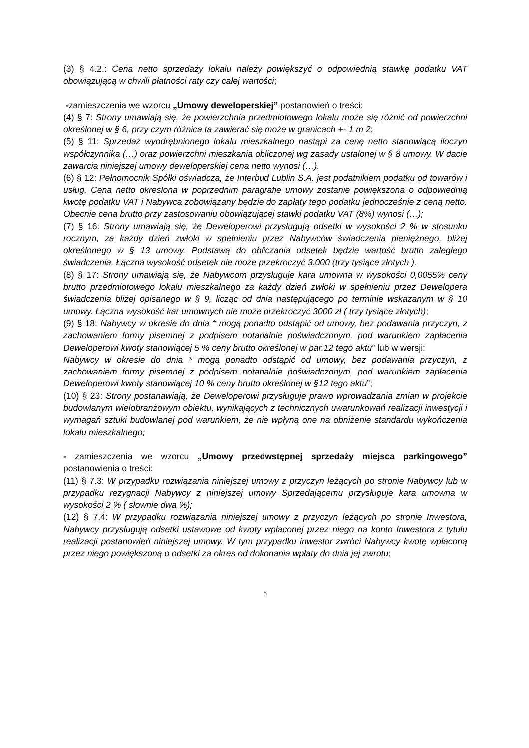(3) § 4.2.: Cena netto sprzedaży lokalu należy powiększyć o odpowiednią stawkę podatku VAT obowiązującą w chwili płatności raty czy całej wartości;
-zamieszczenia we wzorcu „Umowy deweloperskiej” postanowień o treści:
(4) § 7: Strony umawiają się, że powierzchnia przedmiotowego lokalu może się różnić od powierzchni określonej w § 6, przy czym różnica ta zawierać się może w granicach +- 1 m 2;
(5) § 11: Sprzedaż wyodrębnionego lokalu mieszkalnego nastąpi za cenę netto stanowiącą iloczyn współczynnika (…) oraz powierzchni mieszkania obliczonej wg zasady ustalonej w § 8 umowy. W dacie zawarcia niniejszej umowy deweloperskiej cena netto wynosi (…).
(6) § 12: Pełnomocnik Spółki oświadcza, że Interbud Lublin S.A. jest podatnikiem podatku od towarów i usług. Cena netto określona w poprzednim paragrafie umowy zostanie powiększona o odpowiednią kwotę podatku VAT i Nabywca zobowiązany będzie do zapłaty tego podatku jednocześnie z ceną netto. Obecnie cena brutto przy zastosowaniu obowiązującej stawki podatku VAT (8%) wynosi (…);
(7) § 16: Strony umawiają się, że Deweloperowi przysługują odsetki w wysokości 2 % w stosunku rocznym, za każdy dzień zwłoki w spełnieniu przez Nabywców świadczenia pieniężnego, bliżej określonego w § 13 umowy. Podstawą do obliczania odsetek będzie wartość brutto zaległego świadczenia. Łączna wysokość odsetek nie może przekroczyć 3.000 (trzy tysiące złotych ).
(8) § 17: Strony umawiają się, że Nabywcom przysługuje kara umowna w wysokości 0,0055% ceny brutto przedmiotowego lokalu mieszkalnego za każdy dzień zwłoki w spełnieniu przez Dewelopera świadczenia bliżej opisanego w § 9, licząc od dnia następującego po terminie wskazanym w § 10 umowy. Łączna wysokość kar umownych nie może przekroczyć 3000 zł ( trzy tysiące złotych);
(9) § 18: Nabywcy w okresie do dnia * mogą ponadto odstąpić od umowy, bez podawania przyczyn, z zachowaniem formy pisemnej z podpisem notarialnie poświadczonym, pod warunkiem zapłacenia Deweloperowi kwoty stanowiącej 5 % ceny brutto określonej w par.12 tego aktu” lub w wersji:
Nabywcy w okresie do dnia * mogą ponadto odstąpić od umowy, bez podawania przyczyn, z zachowaniem formy pisemnej z podpisem notarialnie poświadczonym, pod warunkiem zapłacenia Deweloperowi kwoty stanowiącej 10 % ceny brutto określonej w §12 tego aktu”;
(10) § 23: Strony postanawiają, że Deweloperowi przysługuje prawo wprowadzania zmian w projekcie budowlanym wielobranżowym obiektu, wynikających z technicznych uwarunkowań realizacji inwestycji i wymagań sztuki budowlanej pod warunkiem, że nie wpłyną one na obniżenie standardu wykończenia lokalu mieszkalnego;
- zamieszczenia we wzorcu „Umowy przedwstępnej sprzedaży miejsca parkingowego” postanowienia o treści:
(11) § 7.3: W przypadku rozwiązania niniejszej umowy z przyczyn leżących po stronie Nabywcy lub w przypadku rezygnacji Nabywcy z niniejszej umowy Sprzedającemu przysługuje kara umowna w wysokości 2 % ( słownie dwa %);
(12) § 7.4: W przypadku rozwiązania niniejszej umowy z przyczyn leżących po stronie Inwestora, Nabywcy przysługują odsetki ustawowe od kwoty wpłaconej przez niego na konto Inwestora z tytułu realizacji postanowień niniejszej umowy. W tym przypadku inwestor zwróci Nabywcy kwotę wpłaconą przez niego powiększoną o odsetki za okres od dokonania wpłaty do dnia jej zwrotu;
8